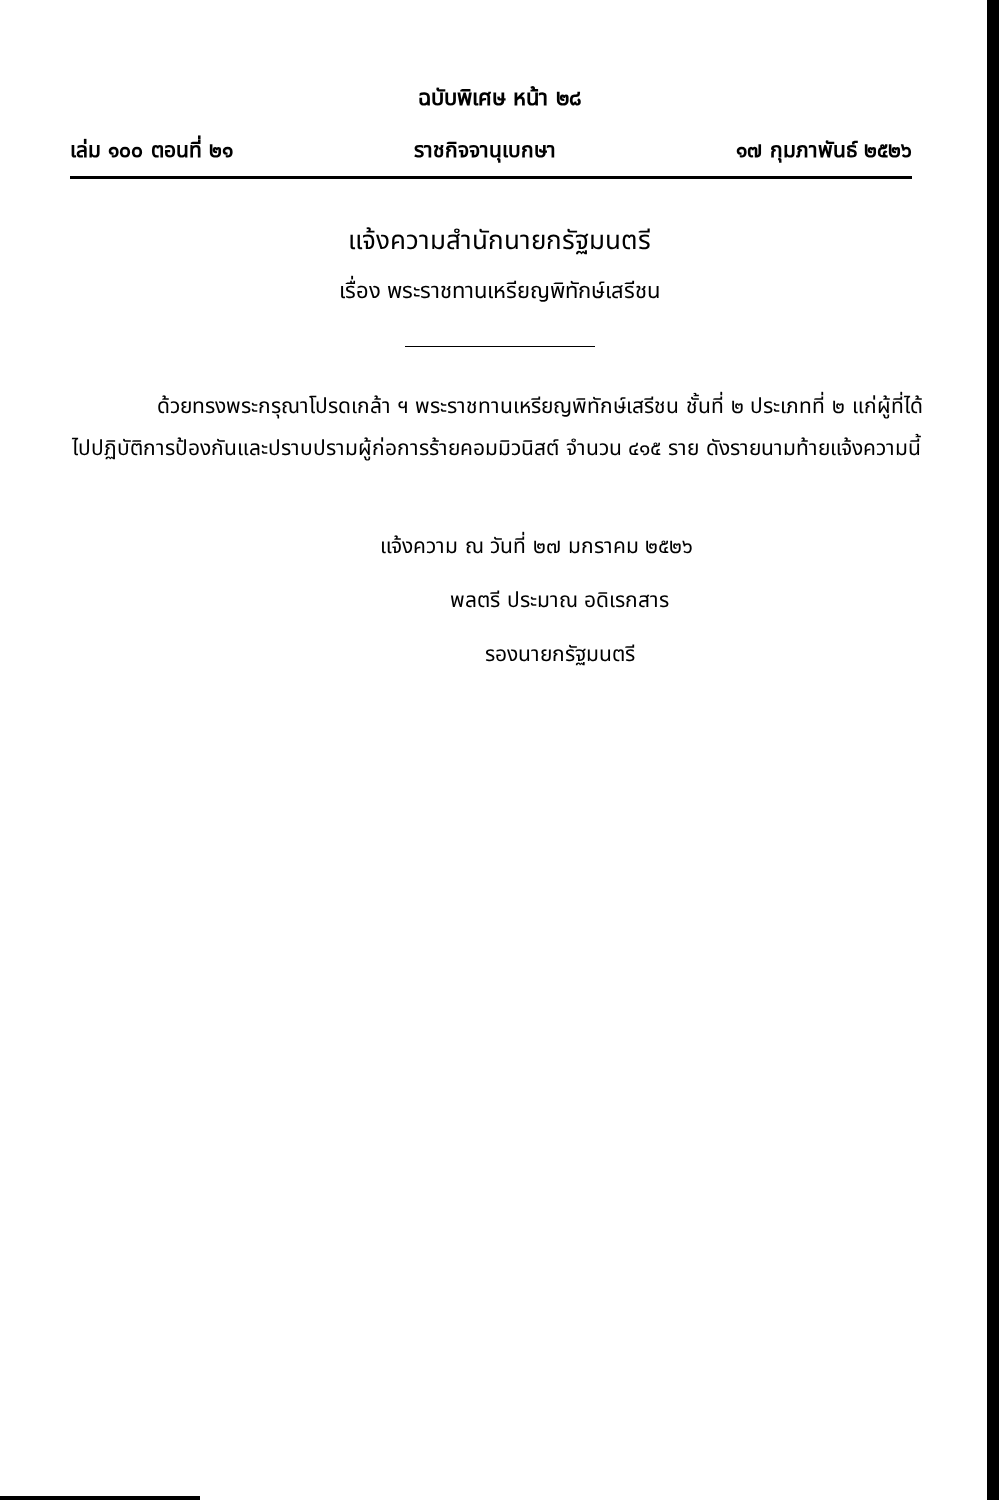ฉบับพิเศษ หน้า ๒๘
เล่ม ๑๐๐ ตอนที่ ๒๑ ราชกิจจานุเบกษา ๑๗ กุมภาพันธ์ ๒๕๒๖
แจ้งความสำนักนายกรัฐมนตรี
เรื่อง พระราชทานเหรียญพิทักษ์เสรีชน
ด้วยทรงพระกรุณาโปรดเกล้า ฯ พระราชทานเหรียญพิทักษ์เสรีชน ชั้นที่ ๒ ประเภทที่ ๒ แก่ผู้ที่ได้ไปปฏิบัติการป้องกันและปราบปรามผู้ก่อการร้ายคอมมิวนิสต์ จำนวน ๔๑๕ ราย ดังรายนามท้ายแจ้งความนี้
แจ้งความ ณ วันที่ ๒๗ มกราคม ๒๕๒๖
พลตรี ประมาณ อดิเรกสาร
รองนายกรัฐมนตรี